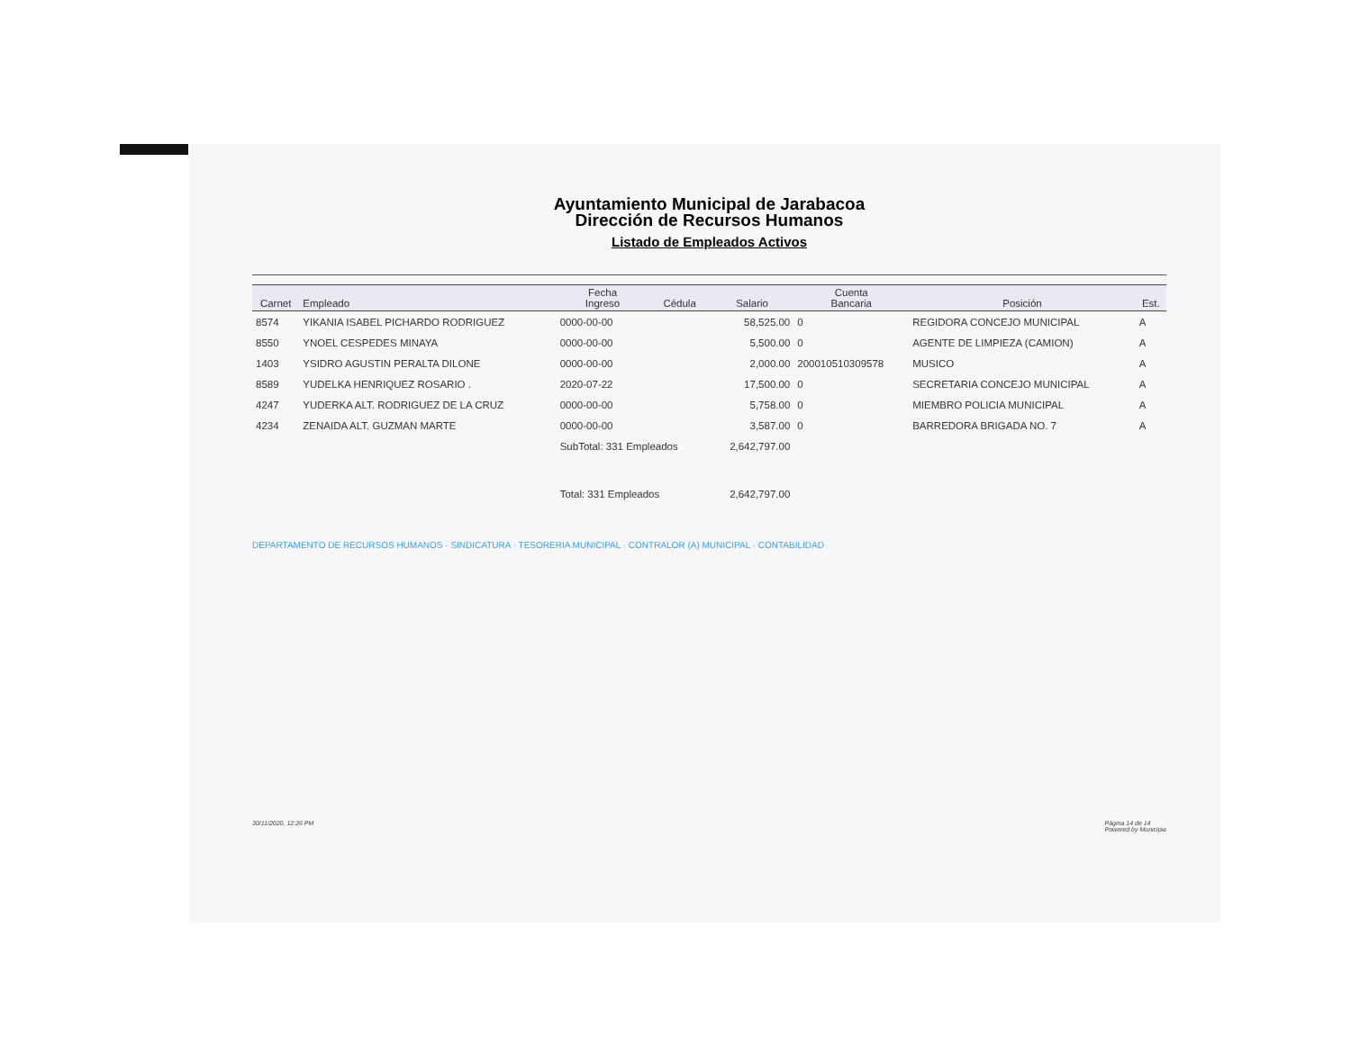Ayuntamiento Municipal de Jarabacoa
Dirección de Recursos Humanos
Listado de Empleados Activos
| Carnet | Empleado | Fecha Ingreso | Cédula | Salario | Cuenta Bancaria | Posición | Est. |
| --- | --- | --- | --- | --- | --- | --- | --- |
| 8574 | YIKANIA ISABEL PICHARDO RODRIGUEZ | 0000-00-00 | | 58,525.00 | 0 | REGIDORA CONCEJO MUNICIPAL | A |
| 8550 | YNOEL CESPEDES MINAYA | 0000-00-00 | | 5,500.00 | 0 | AGENTE DE LIMPIEZA (CAMION) | A |
| 1403 | YSIDRO AGUSTIN PERALTA DILONE | 0000-00-00 | | 2,000.00 | 200010510309578 | MUSICO | A |
| 8589 | YUDELKA HENRIQUEZ ROSARIO . | 2020-07-22 | | 17,500.00 | 0 | SECRETARIA CONCEJO MUNICIPAL | A |
| 4247 | YUDERKA ALT. RODRIGUEZ DE LA CRUZ | 0000-00-00 | | 5,758.00 | 0 | MIEMBRO POLICIA MUNICIPAL | A |
| 4234 | ZENAIDA ALT. GUZMAN MARTE | 0000-00-00 | | 3,587.00 | 0 | BARREDORA BRIGADA NO. 7 | A |
| | | SubTotal: 331 Empleados | | 2,642,797.00 | | | |
| | | Total: 331 Empleados | | 2,642,797.00 | | | |
DEPARTAMENTO DE RECURSOS HUMANOS · SINDICATURA · TESORERIA MUNICIPAL · CONTRALOR (A) MUNICIPAL · CONTABILIDAD
30/11/2020, 12:26 PM Página 14 de 14
Powered by Municipia